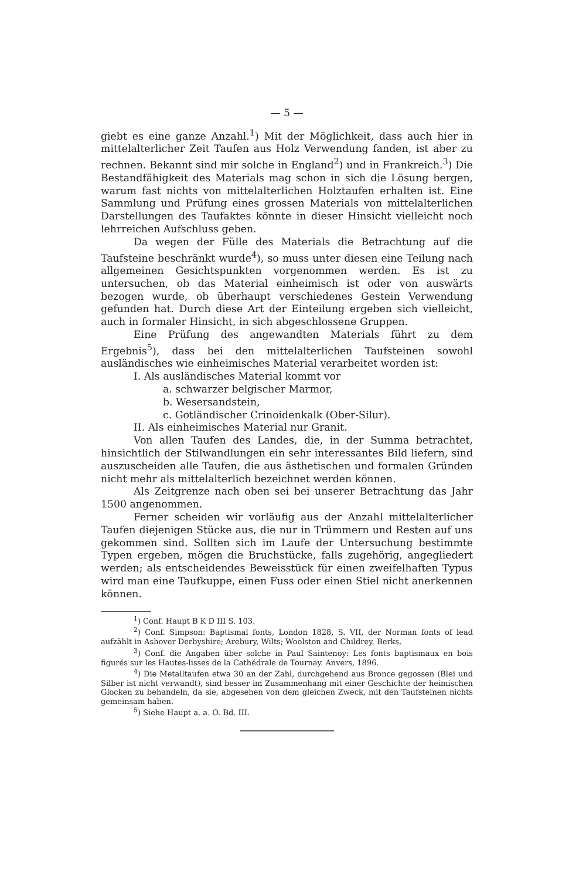— 5 —
giebt es eine ganze Anzahl.<sup>1</sup>) Mit der Möglichkeit, dass auch hier in mittelalterlicher Zeit Taufen aus Holz Verwendung fanden, ist aber zu rechnen. Bekannt sind mir solche in England<sup>2</sup>) und in Frankreich.<sup>3</sup>) Die Bestandfähigkeit des Materials mag schon in sich die Lösung bergen, warum fast nichts von mittelalterlichen Holztaufen erhalten ist. Eine Sammlung und Prüfung eines grossen Materials von mittelalterlichen Darstellungen des Taufaktes könnte in dieser Hinsicht vielleicht noch lehrreichen Aufschluss geben.
Da wegen der Fülle des Materials die Betrachtung auf die Taufsteine beschränkt wurde<sup>4</sup>), so muss unter diesen eine Teilung nach allgemeinen Gesichtspunkten vorgenommen werden. Es ist zu untersuchen, ob das Material einheimisch ist oder von auswärts bezogen wurde, ob überhaupt verschiedenes Gestein Verwendung gefunden hat. Durch diese Art der Einteilung ergeben sich vielleicht, auch in formaler Hinsicht, in sich abgeschlossene Gruppen.
Eine Prüfung des angewandten Materials führt zu dem Ergebnis<sup>5</sup>), dass bei den mittelalterlichen Taufsteinen sowohl ausländisches wie einheimisches Material verarbeitet worden ist:
I. Als ausländisches Material kommt vor
a. schwarzer belgischer Marmor,
b. Wesersandstein,
c. Gotländischer Crinoidenkalk (Ober-Silur).
II. Als einheimisches Material nur Granit.
Von allen Taufen des Landes, die, in der Summa betrachtet, hinsichtlich der Stilwandlungen ein sehr interessantes Bild liefern, sind auszuscheiden alle Taufen, die aus ästhetischen und formalen Gründen nicht mehr als mittelalterlich bezeichnet werden können.
Als Zeitgrenze nach oben sei bei unserer Betrachtung das Jahr 1500 angenommen.
Ferner scheiden wir vorläufig aus der Anzahl mittelalterlicher Taufen diejenigen Stücke aus, die nur in Trümmern und Resten auf uns gekommen sind. Sollten sich im Laufe der Untersuchung bestimmte Typen ergeben, mögen die Bruchstücke, falls zugehörig, angegliedert werden; als entscheidendes Beweisstück für einen zweifelhaften Typus wird man eine Taufkuppe, einen Fuss oder einen Stiel nicht anerkennen können.
<sup>1</sup>) Conf. Haupt B K D III S. 103.
<sup>2</sup>) Conf. Simpson: Baptismal fonts, London 1828, S. VII, der Norman fonts of lead aufzählt in Ashover Derbyshire; Arebury, Wilts; Woolston and Childrey, Berks.
<sup>3</sup>) Conf. die Angaben über solche in Paul Saintenoy: Les fonts baptismaux en bois figurés sur les Hautes-lisses de la Cathédrale de Tournay. Anvers, 1896.
<sup>4</sup>) Die Metalltaufen etwa 30 an der Zahl, durchgehend aus Bronce gegossen (Blei und Silber ist nicht verwandt), sind besser im Zusammenhang mit einer Geschichte der heimischen Glocken zu behandeln, da sie, abgesehen von dem gleichen Zweck, mit den Taufsteinen nichts gemeinsam haben.
<sup>5</sup>) Siehe Haupt a. a. O. Bd. III.